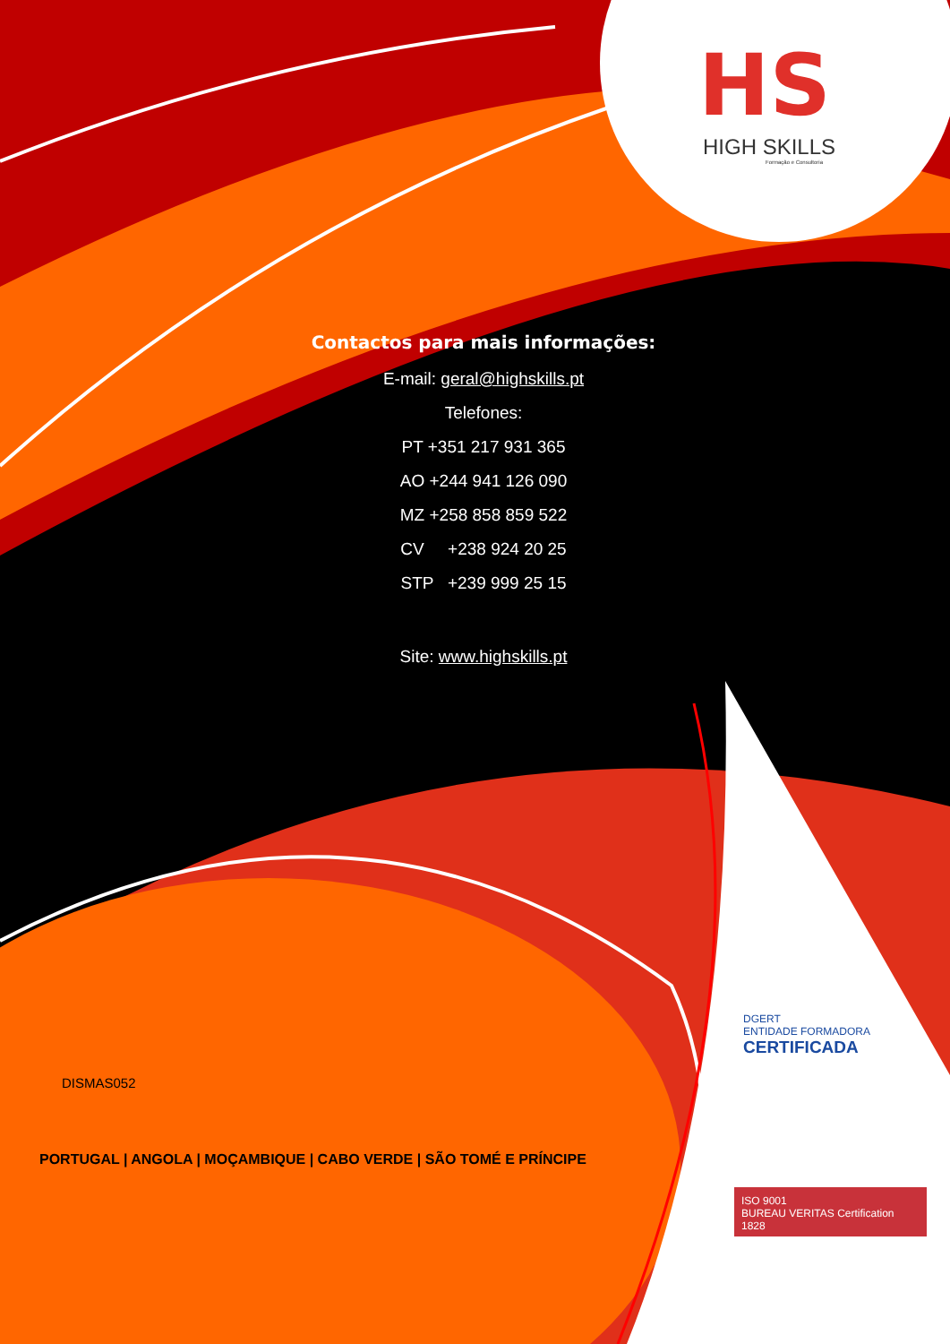HS
HIGH SKILLS
Formação e Consultoria
Contactos para mais informações:
E-mail: geral@highskills.pt
Telefones:
PT +351 217 931 365
AO +244 941 126 090
MZ +258 858 859 522
CV +238 924 20 25
STP +239 999 25 15
Site: www.highskills.pt
DISMAS052
PORTUGAL | ANGOLA | MOÇAMBIQUE | CABO VERDE | SÃO TOMÉ E PRÍNCIPE
DGERT
ENTIDADE FORMADORA
CERTIFICADA
ISO 9001
BUREAU VERITAS Certification 1828